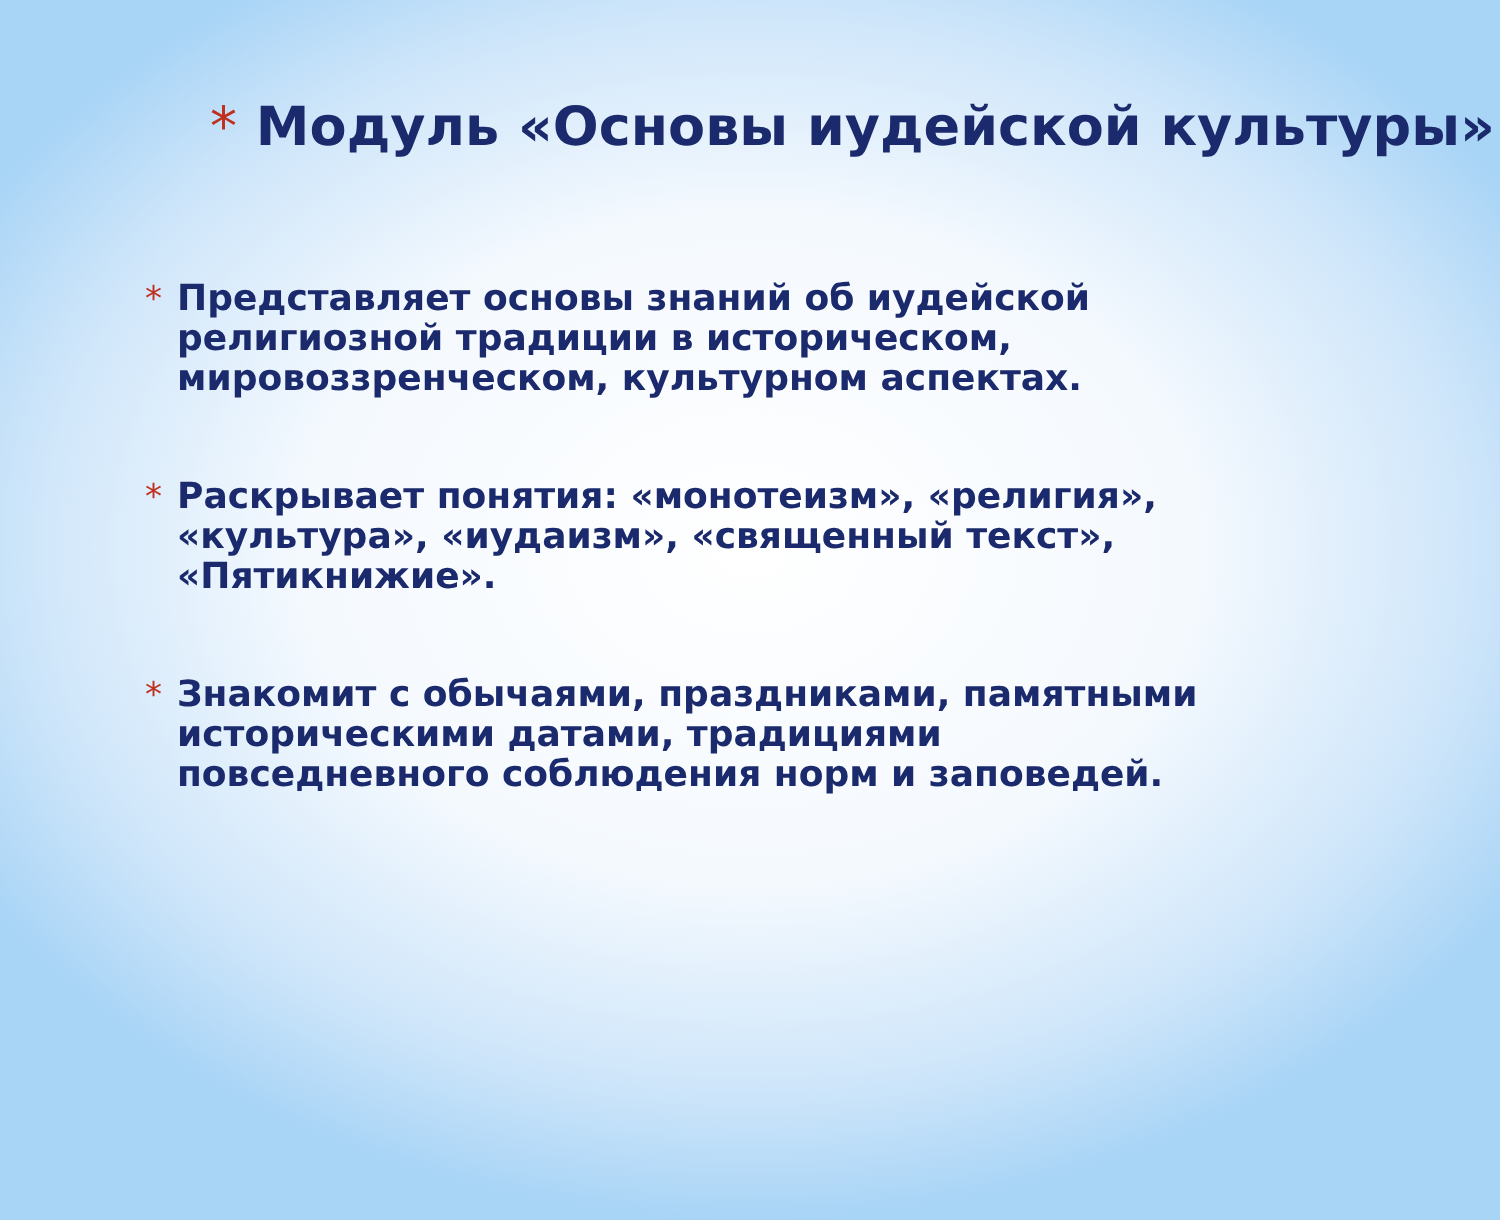* Модуль «Основы иудейской культуры»
* Представляет основы знаний об иудейской религиозной традиции в историческом, мировоззренческом, культурном аспектах.
* Раскрывает понятия: «монотеизм», «религия», «культура», «иудаизм», «священный текст», «Пятикнижие».
* Знакомит с обычаями, праздниками, памятными историческими датами, традициями повседневного соблюдения норм и заповедей.